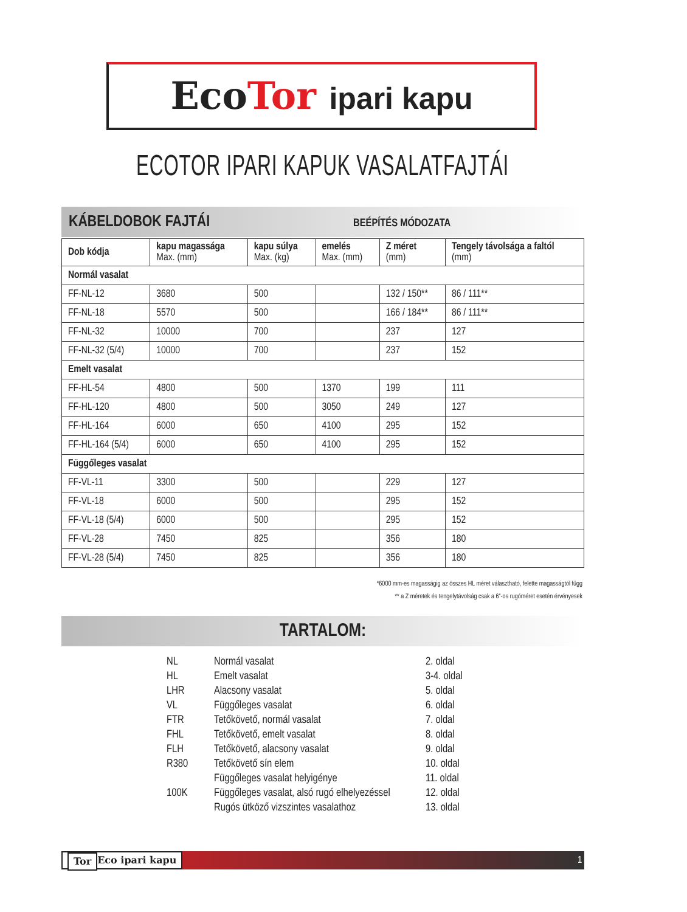EcoTor ipari kapu
ECOTOR IPARI KAPUK VASALATFAJTÁI
KÁBELDOBOK FAJTÁI BEÉPÍTÉS MÓDOZATA
| Dob kódja | kapu magassága Max. (mm) | kapu súlya Max. (kg) | emelés Max. (mm) | Z méret (mm) | Tengely távolsága a faltól (mm) |
| --- | --- | --- | --- | --- | --- |
| Normál vasalat | | | | | |
| FF-NL-12 | 3680 | 500 | | 132 / 150** | 86 / 111** |
| FF-NL-18 | 5570 | 500 | | 166 / 184** | 86 / 111** |
| FF-NL-32 | 10000 | 700 | | 237 | 127 |
| FF-NL-32 (5/4) | 10000 | 700 | | 237 | 152 |
| Emelt vasalat | | | | | |
| FF-HL-54 | 4800 | 500 | 1370 | 199 | 111 |
| FF-HL-120 | 4800 | 500 | 3050 | 249 | 127 |
| FF-HL-164 | 6000 | 650 | 4100 | 295 | 152 |
| FF-HL-164 (5/4) | 6000 | 650 | 4100 | 295 | 152 |
| Függőleges vasalat | | | | | |
| FF-VL-11 | 3300 | 500 | | 229 | 127 |
| FF-VL-18 | 6000 | 500 | | 295 | 152 |
| FF-VL-18 (5/4) | 6000 | 500 | | 295 | 152 |
| FF-VL-28 | 7450 | 825 | | 356 | 180 |
| FF-VL-28 (5/4) | 7450 | 825 | | 356 | 180 |
*6000 mm-es magasságig az összes HL méret választható, felette magasságtól függ
** a Z méretek és tengelytávolság csak a 6”-os rugóméret esetén érvényesek
TARTALOM:
| NL | Normál vasalat | 2. oldal |
| HL | Emelt vasalat | 3-4. oldal |
| LHR | Alacsony vasalat | 5. oldal |
| VL | Függőleges vasalat | 6. oldal |
| FTR | Tetőkövető, normál vasalat | 7. oldal |
| FHL | Tetőkövető, emelt vasalat | 8. oldal |
| FLH | Tetőkövető, alacsony vasalat | 9. oldal |
| R380 | Tetőkövető sín elem | 10. oldal |
| | Függőleges vasalat helyigénye | 11. oldal |
| 100K | Függőleges vasalat, alsó rugó elhelyezéssel | 12. oldal |
| | Rugós ütköző vizszintes vasalathoz | 13. oldal |
Eco Tor ipari kapu 1